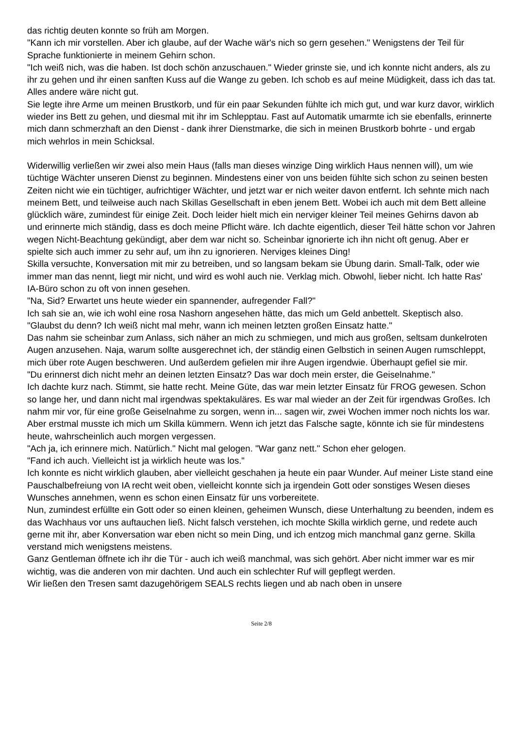das richtig deuten konnte so früh am Morgen.
"Kann ich mir vorstellen. Aber ich glaube, auf der Wache wär's nich so gern gesehen." Wenigstens der Teil für Sprache funktionierte in meinem Gehirn schon.
"Ich weiß nich, was die haben. Ist doch schön anzuschauen." Wieder grinste sie, und ich konnte nicht anders, als zu ihr zu gehen und ihr einen sanften Kuss auf die Wange zu geben. Ich schob es auf meine Müdigkeit, dass ich das tat. Alles andere wäre nicht gut.
Sie legte ihre Arme um meinen Brustkorb, und für ein paar Sekunden fühlte ich mich gut, und war kurz davor, wirklich wieder ins Bett zu gehen, und diesmal mit ihr im Schlepptau. Fast auf Automatik umarmte ich sie ebenfalls, erinnerte mich dann schmerzhaft an den Dienst - dank ihrer Dienstmarke, die sich in meinen Brustkorb bohrte - und ergab mich wehrlos in mein Schicksal.
Widerwillig verließen wir zwei also mein Haus (falls man dieses winzige Ding wirklich Haus nennen will), um wie tüchtige Wächter unseren Dienst zu beginnen. Mindestens einer von uns beiden fühlte sich schon zu seinen besten Zeiten nicht wie ein tüchtiger, aufrichtiger Wächter, und jetzt war er nich weiter davon entfernt. Ich sehnte mich nach meinem Bett, und teilweise auch nach Skillas Gesellschaft in eben jenem Bett. Wobei ich auch mit dem Bett alleine glücklich wäre, zumindest für einige Zeit. Doch leider hielt mich ein nerviger kleiner Teil meines Gehirns davon ab und erinnerte mich ständig, dass es doch meine Pflicht wäre. Ich dachte eigentlich, dieser Teil hätte schon vor Jahren wegen Nicht-Beachtung gekündigt, aber dem war nicht so. Scheinbar ignorierte ich ihn nicht oft genug. Aber er spielte sich auch immer zu sehr auf, um ihn zu ignorieren. Nerviges kleines Ding!
Skilla versuchte, Konversation mit mir zu betreiben, und so langsam bekam sie Übung darin. Small-Talk, oder wie immer man das nennt, liegt mir nicht, und wird es wohl auch nie. Verklag mich. Obwohl, lieber nicht. Ich hatte Ras' IA-Büro schon zu oft von innen gesehen.
"Na, Sid? Erwartet uns heute wieder ein spannender, aufregender Fall?"
Ich sah sie an, wie ich wohl eine rosa Nashorn angesehen hätte, das mich um Geld anbettelt. Skeptisch also.
"Glaubst du denn? Ich weiß nicht mal mehr, wann ich meinen letzten großen Einsatz hatte."
Das nahm sie scheinbar zum Anlass, sich näher an mich zu schmiegen, und mich aus großen, seltsam dunkelroten Augen anzusehen. Naja, warum sollte ausgerechnet ich, der ständig einen Gelbstich in seinen Augen rumschleppt, mich über rote Augen beschweren. Und außerdem gefielen mir ihre Augen irgendwie. Überhaupt gefiel sie mir.
"Du erinnerst dich nicht mehr an deinen letzten Einsatz? Das war doch mein erster, die Geiselnahme."
Ich dachte kurz nach. Stimmt, sie hatte recht. Meine Güte, das war mein letzter Einsatz für FROG gewesen. Schon so lange her, und dann nicht mal irgendwas spektakuläres. Es war mal wieder an der Zeit für irgendwas Großes. Ich nahm mir vor, für eine große Geiselnahme zu sorgen, wenn in... sagen wir, zwei Wochen immer noch nichts los war.
Aber erstmal musste ich mich um Skilla kümmern. Wenn ich jetzt das Falsche sagte, könnte ich sie für mindestens heute, wahrscheinlich auch morgen vergessen.
"Ach ja, ich erinnere mich. Natürlich." Nicht mal gelogen. "War ganz nett." Schon eher gelogen.
"Fand ich auch. Vielleicht ist ja wirklich heute was los."
Ich konnte es nicht wirklich glauben, aber vielleicht geschahen ja heute ein paar Wunder. Auf meiner Liste stand eine Pauschalbefreiung von IA recht weit oben, vielleicht konnte sich ja irgendein Gott oder sonstiges Wesen dieses Wunsches annehmen, wenn es schon einen Einsatz für uns vorbereitete.
Nun, zumindest erfüllte ein Gott oder so einen kleinen, geheimen Wunsch, diese Unterhaltung zu beenden, indem es das Wachhaus vor uns auftauchen ließ. Nicht falsch verstehen, ich mochte Skilla wirklich gerne, und redete auch gerne mit ihr, aber Konversation war eben nicht so mein Ding, und ich entzog mich manchmal ganz gerne. Skilla verstand mich wenigstens meistens.
Ganz Gentleman öffnete ich ihr die Tür - auch ich weiß manchmal, was sich gehört. Aber nicht immer war es mir wichtig, was die anderen von mir dachten. Und auch ein schlechter Ruf will gepflegt werden.
Wir ließen den Tresen samt dazugehörigem SEALS rechts liegen und ab nach oben in unsere
Seite 2/8